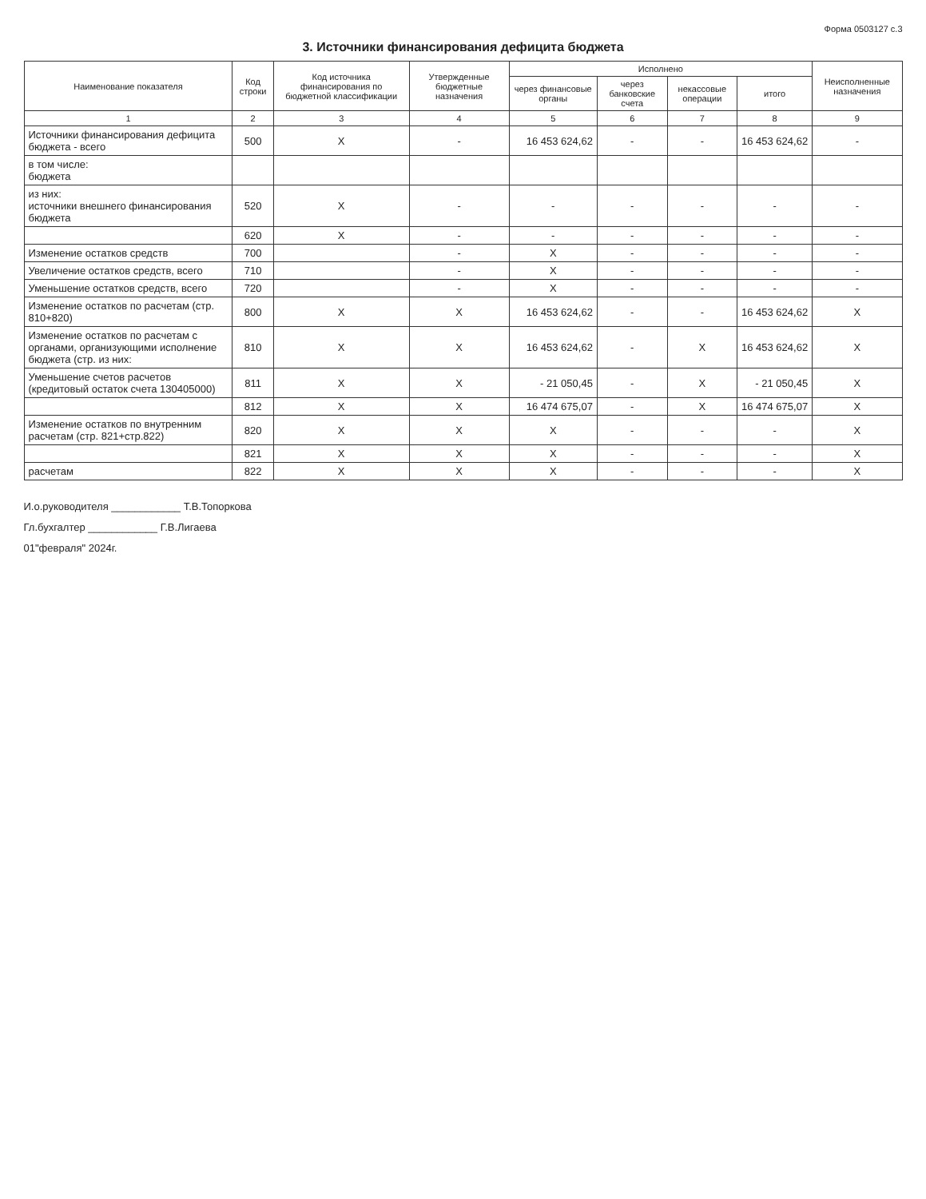Форма 0503127 с.3
3. Источники финансирования дефицита бюджета
| Наименование показателя | Код строки | Код источника финансирования по бюджетной классификации | Утвержденные бюджетные назначения | Исполнено | | | | Неисполненные назначения |
| --- | --- | --- | --- | --- | --- | --- | --- | --- |
| | | | | через финансовые органы | через банковские счета | некассовые операции | итого | |
| 1 | 2 | 3 | 4 | 5 | 6 | 7 | 8 | 9 |
| Источники финансирования дефицита бюджета - всего | 500 | X | - | 16 453 624,62 | - | - | 16 453 624,62 | - |
| в том числе: бюджета | | | | | | | | |
| из них: источники внешнего финансирования бюджета | 520 | X | - | - | - | - | - | - |
| | 620 | X | - | - | - | - | - | - |
| Изменение остатков средств | 700 | | - | X | - | - | - | - |
| Увеличение остатков средств, всего | 710 | | - | X | - | - | - | - |
| Уменьшение остатков средств, всего | 720 | | - | X | - | - | - | - |
| Изменение остатков по расчетам (стр. 810+820) | 800 | X | X | 16 453 624,62 | - | - | 16 453 624,62 | X |
| Изменение остатков по расчетам с органами, организующими исполнение бюджета (стр. из них: | 810 | X | X | 16 453 624,62 | - | X | 16 453 624,62 | X |
| Уменьшение счетов расчетов (кредитовый остаток счета 130405000) | 811 | X | X | - 21 050,45 | - | X | - 21 050,45 | X |
| | 812 | X | X | 16 474 675,07 | - | X | 16 474 675,07 | X |
| Изменение остатков по внутренним расчетам (стр. 821+стр.822) | 820 | X | X | X | - | - | - | X |
| | 821 | X | X | X | - | - | - | X |
| расчетам | 822 | X | X | X | - | - | - | X |
И.о.руководителя ____________ Т.В.Топоркова
Гл.бухгалтер ____________ Г.В.Лигаева
01"февраля" 2024г.